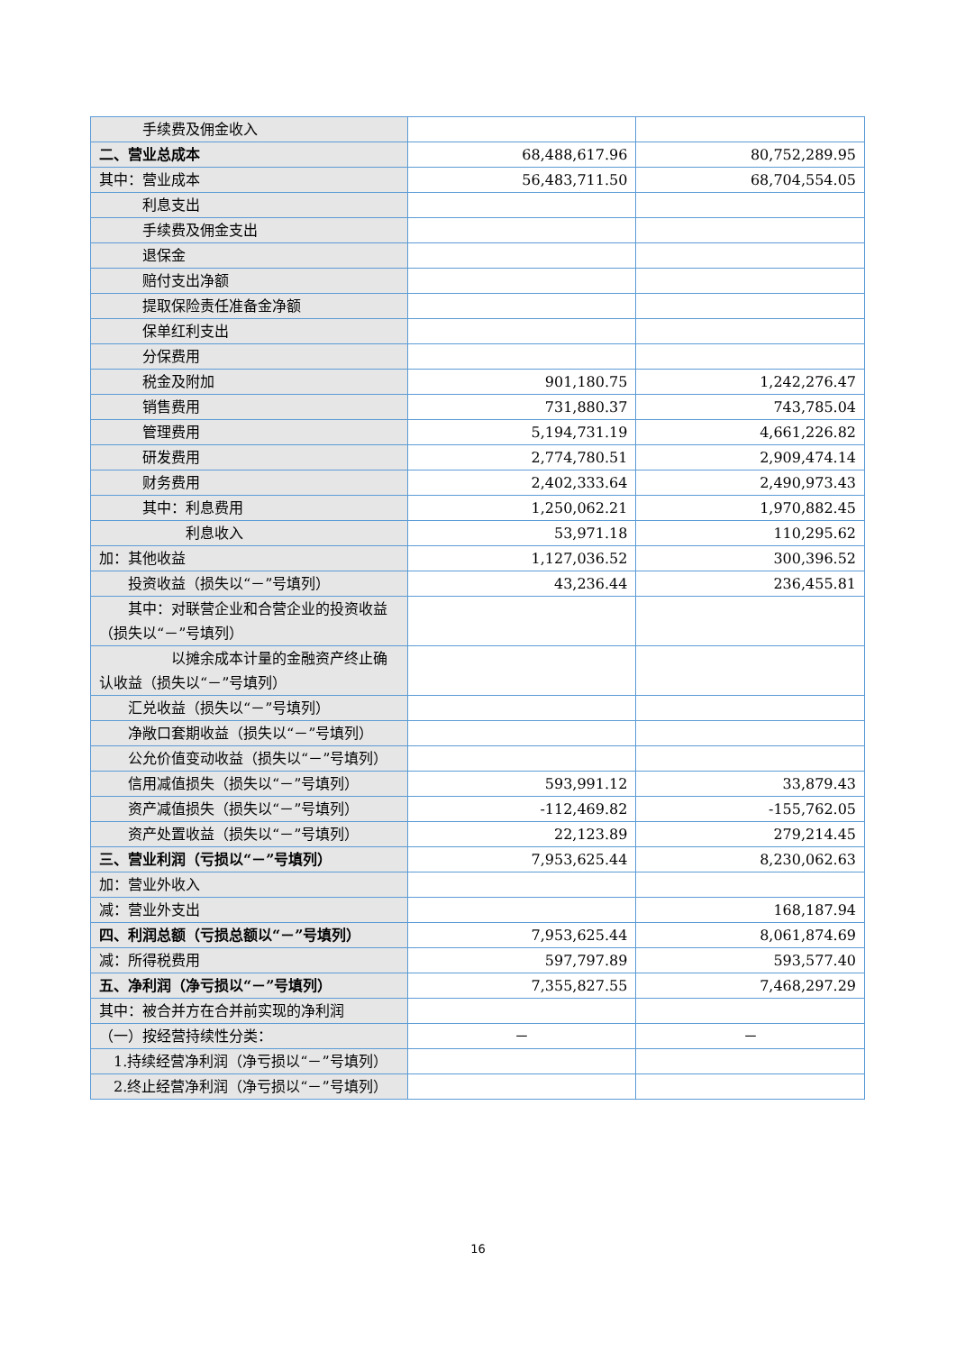| 手续费及佣金收入 | | |
| 二、营业总成本 | 68,488,617.96 | 80,752,289.95 |
| 其中：营业成本 | 56,483,711.50 | 68,704,554.05 |
| 利息支出 | | |
| 手续费及佣金支出 | | |
| 退保金 | | |
| 赔付支出净额 | | |
| 提取保险责任准备金净额 | | |
| 保单红利支出 | | |
| 分保费用 | | |
| 税金及附加 | 901,180.75 | 1,242,276.47 |
| 销售费用 | 731,880.37 | 743,785.04 |
| 管理费用 | 5,194,731.19 | 4,661,226.82 |
| 研发费用 | 2,774,780.51 | 2,909,474.14 |
| 财务费用 | 2,402,333.64 | 2,490,973.43 |
| 其中：利息费用 | 1,250,062.21 | 1,970,882.45 |
| 利息收入 | 53,971.18 | 110,295.62 |
| 加：其他收益 | 1,127,036.52 | 300,396.52 |
| 投资收益（损失以“－”号填列） | 43,236.44 | 236,455.81 |
| 其中：对联营企业和合营企业的投资收益（损失以“－”号填列） | | |
| 以摊余成本计量的金融资产终止确认收益（损失以“－”号填列） | | |
| 汇兑收益（损失以“－”号填列） | | |
| 净敞口套期收益（损失以“－”号填列） | | |
| 公允价值变动收益（损失以“－”号填列） | | |
| 信用减值损失（损失以“－”号填列） | 593,991.12 | 33,879.43 |
| 资产减值损失（损失以“－”号填列） | -112,469.82 | -155,762.05 |
| 资产处置收益（损失以“－”号填列） | 22,123.89 | 279,214.45 |
| 三、营业利润（亏损以“－”号填列） | 7,953,625.44 | 8,230,062.63 |
| 加：营业外收入 | | |
| 减：营业外支出 | | 168,187.94 |
| 四、利润总额（亏损总额以“－”号填列） | 7,953,625.44 | 8,061,874.69 |
| 减：所得税费用 | 597,797.89 | 593,577.40 |
| 五、净利润（净亏损以“－”号填列） | 7,355,827.55 | 7,468,297.29 |
| 其中：被合并方在合并前实现的净利润 | | |
| （一）按经营持续性分类： | － | － |
| 1.持续经营净利润（净亏损以“－”号填列） | | |
| 2.终止经营净利润（净亏损以“－”号填列） | | |
16